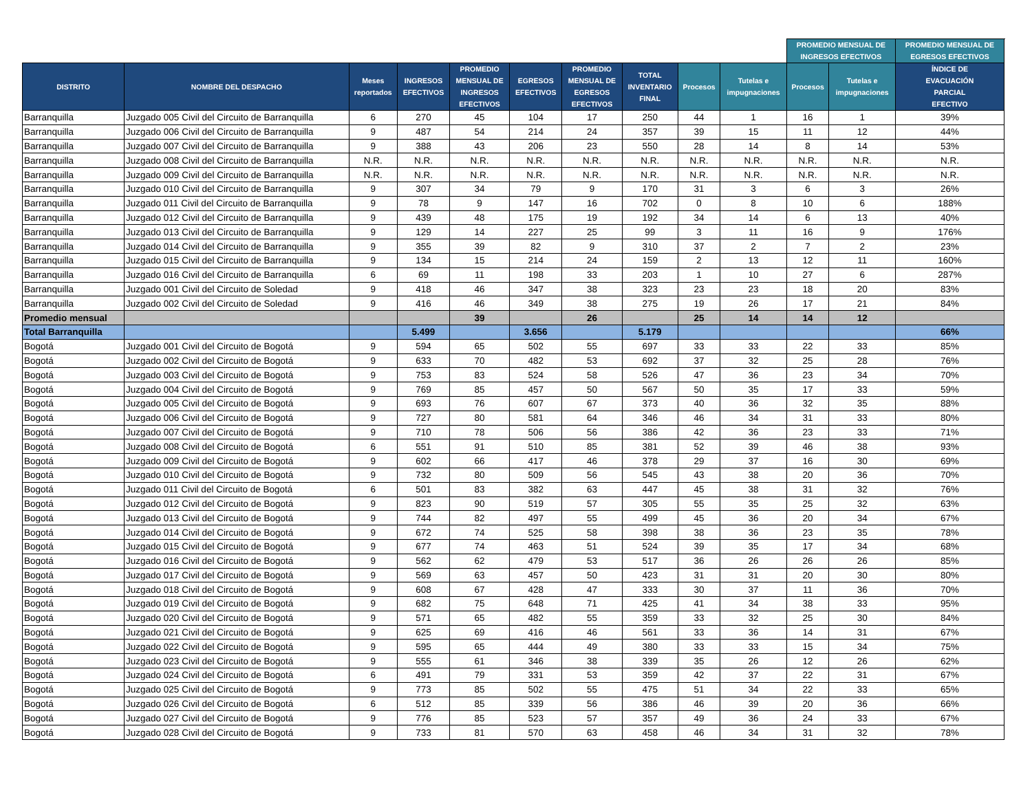| | | | | | | | | | | PROMEDIO MENSUAL DE INGRESOS EFECTIVOS | | PROMEDIO MENSUAL DE EGRESOS EFECTIVOS | |
| --- | --- | --- | --- | --- | --- | --- | --- | --- | --- | --- | --- | --- | --- |
| DISTRITO | NOMBRE DEL DESPACHO | Meses reportados | INGRESOS EFECTIVOS | PROMEDIO MENSUAL DE INGRESOS EFECTIVOS | EGRESOS EFECTIVOS | PROMEDIO MENSUAL DE EGRESOS EFECTIVOS | TOTAL INVENTARIO FINAL | Procesos | Tutelas e impugnaciones | Procesos | Tutelas e impugnaciones | ÍNDICE DE EVACUACIÓN PARCIAL EFECTIVO | |
| Barranquilla | Juzgado 005 Civil del Circuito de Barranquilla | 6 | 270 | 45 | 104 | 17 | 250 | 44 | 1 | 16 | 1 | 39% | |
| Barranquilla | Juzgado 006 Civil del Circuito de Barranquilla | 9 | 487 | 54 | 214 | 24 | 357 | 39 | 15 | 11 | 12 | 44% | |
| Barranquilla | Juzgado 007 Civil del Circuito de Barranquilla | 9 | 388 | 43 | 206 | 23 | 550 | 28 | 14 | 8 | 14 | 53% | |
| Barranquilla | Juzgado 008 Civil del Circuito de Barranquilla | N.R. | N.R. | N.R. | N.R. | N.R. | N.R. | N.R. | N.R. | N.R. | N.R. | N.R. | |
| Barranquilla | Juzgado 009 Civil del Circuito de Barranquilla | N.R. | N.R. | N.R. | N.R. | N.R. | N.R. | N.R. | N.R. | N.R. | N.R. | N.R. | |
| Barranquilla | Juzgado 010 Civil del Circuito de Barranquilla | 9 | 307 | 34 | 79 | 9 | 170 | 31 | 3 | 6 | 3 | 26% | |
| Barranquilla | Juzgado 011 Civil del Circuito de Barranquilla | 9 | 78 | 9 | 147 | 16 | 702 | 0 | 8 | 10 | 6 | 188% | |
| Barranquilla | Juzgado 012 Civil del Circuito de Barranquilla | 9 | 439 | 48 | 175 | 19 | 192 | 34 | 14 | 6 | 13 | 40% | |
| Barranquilla | Juzgado 013 Civil del Circuito de Barranquilla | 9 | 129 | 14 | 227 | 25 | 99 | 3 | 11 | 16 | 9 | 176% | |
| Barranquilla | Juzgado 014 Civil del Circuito de Barranquilla | 9 | 355 | 39 | 82 | 9 | 310 | 37 | 2 | 7 | 2 | 23% | |
| Barranquilla | Juzgado 015 Civil del Circuito de Barranquilla | 9 | 134 | 15 | 214 | 24 | 159 | 2 | 13 | 12 | 11 | 160% | |
| Barranquilla | Juzgado 016 Civil del Circuito de Barranquilla | 6 | 69 | 11 | 198 | 33 | 203 | 1 | 10 | 27 | 6 | 287% | |
| Barranquilla | Juzgado 001 Civil del Circuito de Soledad | 9 | 418 | 46 | 347 | 38 | 323 | 23 | 23 | 18 | 20 | 83% | |
| Barranquilla | Juzgado 002 Civil del Circuito de Soledad | 9 | 416 | 46 | 349 | 38 | 275 | 19 | 26 | 17 | 21 | 84% | |
| Promedio mensual | | | | 39 | | 26 | | 25 | 14 | 14 | 12 | | |
| Total Barranquilla | | | 5.499 | | 3.656 | | 5.179 | | | | | 66% | |
| Bogotá | Juzgado 001 Civil del Circuito de Bogotá | 9 | 594 | 65 | 502 | 55 | 697 | 33 | 33 | 22 | 33 | 85% | |
| Bogotá | Juzgado 002 Civil del Circuito de Bogotá | 9 | 633 | 70 | 482 | 53 | 692 | 37 | 32 | 25 | 28 | 76% | |
| Bogotá | Juzgado 003 Civil del Circuito de Bogotá | 9 | 753 | 83 | 524 | 58 | 526 | 47 | 36 | 23 | 34 | 70% | |
| Bogotá | Juzgado 004 Civil del Circuito de Bogotá | 9 | 769 | 85 | 457 | 50 | 567 | 50 | 35 | 17 | 33 | 59% | |
| Bogotá | Juzgado 005 Civil del Circuito de Bogotá | 9 | 693 | 76 | 607 | 67 | 373 | 40 | 36 | 32 | 35 | 88% | |
| Bogotá | Juzgado 006 Civil del Circuito de Bogotá | 9 | 727 | 80 | 581 | 64 | 346 | 46 | 34 | 31 | 33 | 80% | |
| Bogotá | Juzgado 007 Civil del Circuito de Bogotá | 9 | 710 | 78 | 506 | 56 | 386 | 42 | 36 | 23 | 33 | 71% | |
| Bogotá | Juzgado 008 Civil del Circuito de Bogotá | 6 | 551 | 91 | 510 | 85 | 381 | 52 | 39 | 46 | 38 | 93% | |
| Bogotá | Juzgado 009 Civil del Circuito de Bogotá | 9 | 602 | 66 | 417 | 46 | 378 | 29 | 37 | 16 | 30 | 69% | |
| Bogotá | Juzgado 010 Civil del Circuito de Bogotá | 9 | 732 | 80 | 509 | 56 | 545 | 43 | 38 | 20 | 36 | 70% | |
| Bogotá | Juzgado 011 Civil del Circuito de Bogotá | 6 | 501 | 83 | 382 | 63 | 447 | 45 | 38 | 31 | 32 | 76% | |
| Bogotá | Juzgado 012 Civil del Circuito de Bogotá | 9 | 823 | 90 | 519 | 57 | 305 | 55 | 35 | 25 | 32 | 63% | |
| Bogotá | Juzgado 013 Civil del Circuito de Bogotá | 9 | 744 | 82 | 497 | 55 | 499 | 45 | 36 | 20 | 34 | 67% | |
| Bogotá | Juzgado 014 Civil del Circuito de Bogotá | 9 | 672 | 74 | 525 | 58 | 398 | 38 | 36 | 23 | 35 | 78% | |
| Bogotá | Juzgado 015 Civil del Circuito de Bogotá | 9 | 677 | 74 | 463 | 51 | 524 | 39 | 35 | 17 | 34 | 68% | |
| Bogotá | Juzgado 016 Civil del Circuito de Bogotá | 9 | 562 | 62 | 479 | 53 | 517 | 36 | 26 | 26 | 26 | 85% | |
| Bogotá | Juzgado 017 Civil del Circuito de Bogotá | 9 | 569 | 63 | 457 | 50 | 423 | 31 | 31 | 20 | 30 | 80% | |
| Bogotá | Juzgado 018 Civil del Circuito de Bogotá | 9 | 608 | 67 | 428 | 47 | 333 | 30 | 37 | 11 | 36 | 70% | |
| Bogotá | Juzgado 019 Civil del Circuito de Bogotá | 9 | 682 | 75 | 648 | 71 | 425 | 41 | 34 | 38 | 33 | 95% | |
| Bogotá | Juzgado 020 Civil del Circuito de Bogotá | 9 | 571 | 65 | 482 | 55 | 359 | 33 | 32 | 25 | 30 | 84% | |
| Bogotá | Juzgado 021 Civil del Circuito de Bogotá | 9 | 625 | 69 | 416 | 46 | 561 | 33 | 36 | 14 | 31 | 67% | |
| Bogotá | Juzgado 022 Civil del Circuito de Bogotá | 9 | 595 | 65 | 444 | 49 | 380 | 33 | 33 | 15 | 34 | 75% | |
| Bogotá | Juzgado 023 Civil del Circuito de Bogotá | 9 | 555 | 61 | 346 | 38 | 339 | 35 | 26 | 12 | 26 | 62% | |
| Bogotá | Juzgado 024 Civil del Circuito de Bogotá | 6 | 491 | 79 | 331 | 53 | 359 | 42 | 37 | 22 | 31 | 67% | |
| Bogotá | Juzgado 025 Civil del Circuito de Bogotá | 9 | 773 | 85 | 502 | 55 | 475 | 51 | 34 | 22 | 33 | 65% | |
| Bogotá | Juzgado 026 Civil del Circuito de Bogotá | 6 | 512 | 85 | 339 | 56 | 386 | 46 | 39 | 20 | 36 | 66% | |
| Bogotá | Juzgado 027 Civil del Circuito de Bogotá | 9 | 776 | 85 | 523 | 57 | 357 | 49 | 36 | 24 | 33 | 67% | |
| Bogotá | Juzgado 028 Civil del Circuito de Bogotá | 9 | 733 | 81 | 570 | 63 | 458 | 46 | 34 | 31 | 32 | 78% | |